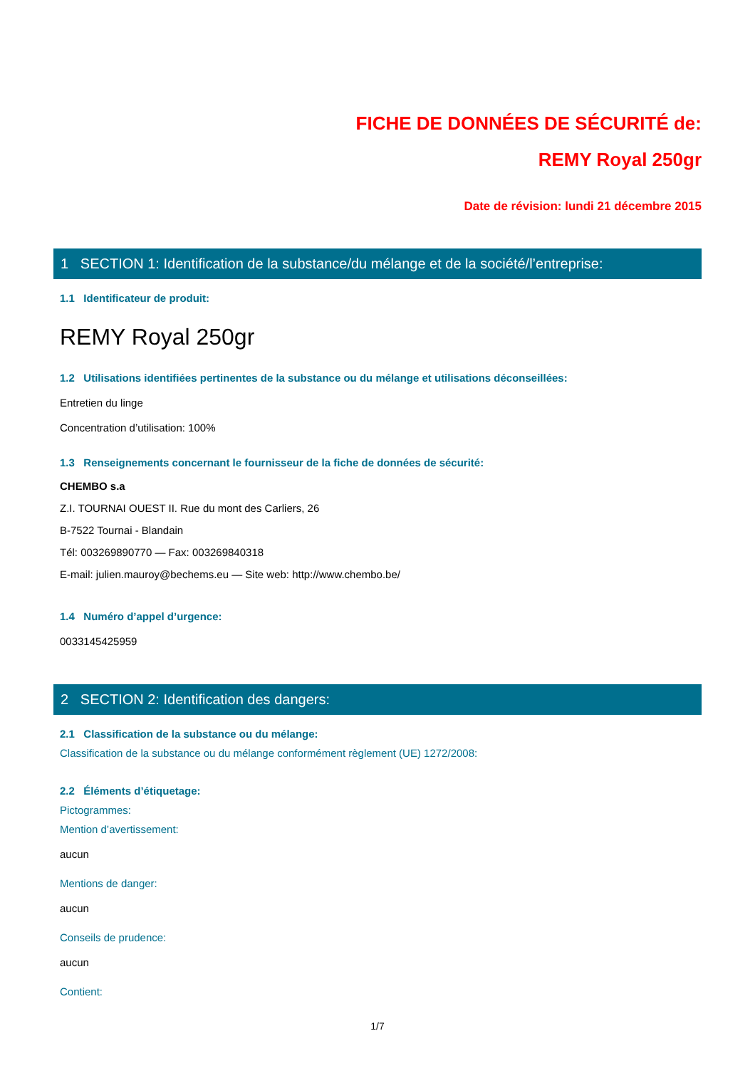FICHE DE DONNÉES DE SÉCURITÉ de:
REMY Royal 250gr
Date de révision: lundi 21 décembre 2015
1 SECTION 1: Identification de la substance/du mélange et de la société/l’entreprise:
1.1 Identificateur de produit:
REMY Royal 250gr
1.2 Utilisations identifiées pertinentes de la substance ou du mélange et utilisations déconseillées:
Entretien du linge
Concentration d’utilisation: 100%
1.3 Renseignements concernant le fournisseur de la fiche de données de sécurité:
CHEMBO s.a
Z.I. TOURNAI OUEST II. Rue du mont des Carliers, 26
B-7522 Tournai - Blandain
Tél: 003269890770 — Fax: 003269840318
E-mail: julien.mauroy@bechems.eu — Site web: http://www.chembo.be/
1.4 Numéro d’appel d’urgence:
0033145425959
2 SECTION 2: Identification des dangers:
2.1 Classification de la substance ou du mélange:
Classification de la substance ou du mélange conformément règlement (UE) 1272/2008:
2.2 Éléments d’étiquetage:
Pictogrammes:
Mention d’avertissement:
aucun
Mentions de danger:
aucun
Conseils de prudence:
aucun
Contient:
1/7